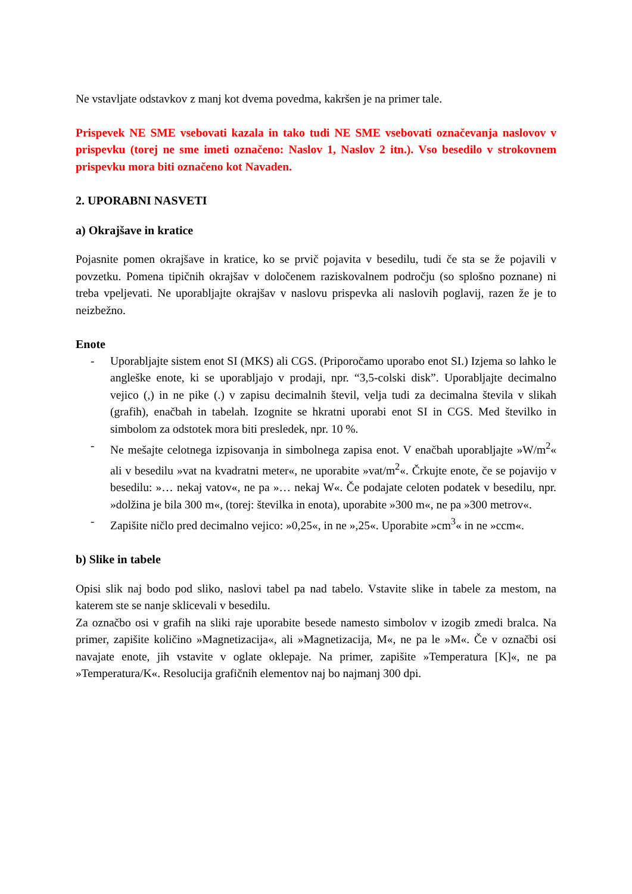Ne vstavljate odstavkov z manj kot dvema povedma, kakršen je na primer tale.
Prispevek NE SME vsebovati kazala in tako tudi NE SME vsebovati označevanja naslovov v prispevku (torej ne sme imeti označeno: Naslov 1, Naslov 2 itn.). Vso besedilo v strokovnem prispevku mora biti označeno kot Navaden.
2. UPORABNI NASVETI
a) Okrajšave in kratice
Pojasnite pomen okrajšave in kratice, ko se prvič pojavita v besedilu, tudi če sta se že pojavili v povzetku. Pomena tipičnih okrajšav v določenem raziskovalnem področju (so splošno poznane) ni treba vpeljevati. Ne uporabljajte okrajšav v naslovu prispevka ali naslovih poglavij, razen že je to neizbežno.
Enote
- Uporabljajte sistem enot SI (MKS) ali CGS. (Priporočamo uporabo enot SI.) Izjema so lahko le angleške enote, ki se uporabljajo v prodaji, npr. “3,5-colski disk”. Uporabljajte decimalno vejico (,) in ne pike (.) v zapisu decimalnih števil, velja tudi za decimalna števila v slikah (grafih), enačbah in tabelah. Izognite se hkratni uporabi enot SI in CGS. Med številko in simbolom za odstotek mora biti presledek, npr. 10 %.
- Ne mešajte celotnega izpisovanja in simbolnega zapisa enot. V enačbah uporabljajte »W/m<sup>2</sup>« ali v besedilu »vat na kvadratni meter«, ne uporabite »vat/m<sup>2</sup>«. Črkujte enote, če se pojavijo v besedilu: »… nekaj vatov«, ne pa »… nekaj W«. Če podajate celoten podatek v besedilu, npr. »dolžina je bila 300 m«, (torej: številka in enota), uporabite »300 m«, ne pa »300 metrov«.
- Zapišite ničlo pred decimalno vejico: »0,25«, in ne »,25«. Uporabite »cm<sup>3</sup>« in ne »ccm«.
b) Slike in tabele
Opisi slik naj bodo pod sliko, naslovi tabel pa nad tabelo. Vstavite slike in tabele za mestom, na katerem ste se nanje sklicevali v besedilu.
Za označbo osi v grafih na sliki raje uporabite besede namesto simbolov v izogib zmedi bralca. Na primer, zapišite količino »Magnetizacija«, ali »Magnetizacija, M«, ne pa le »M«. Če v označbi osi navajate enote, jih vstavite v oglate oklepaje. Na primer, zapišite »Temperatura [K]«, ne pa »Temperatura/K«. Resolucija grafičnih elementov naj bo najmanj 300 dpi.